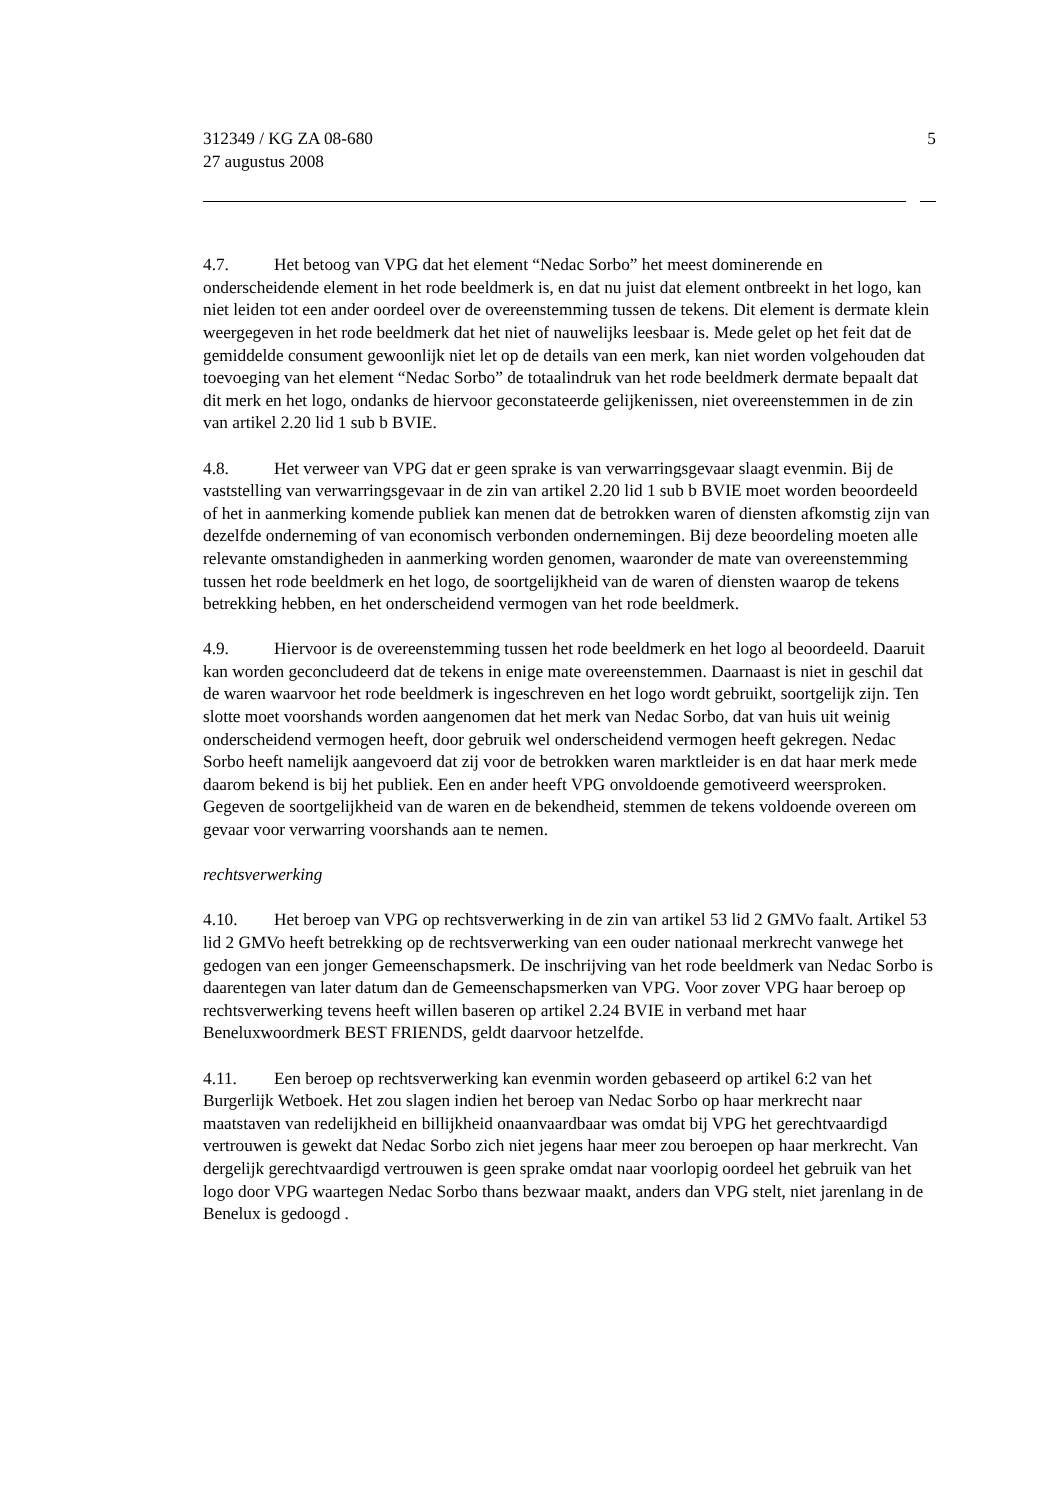312349 / KG ZA 08-680
27 augustus 2008
5
4.7. Het betoog van VPG dat het element “Nedac Sorbo” het meest dominerende en onderscheidende element in het rode beeldmerk is, en dat nu juist dat element ontbreekt in het logo, kan niet leiden tot een ander oordeel over de overeenstemming tussen de tekens. Dit element is dermate klein weergegeven in het rode beeldmerk dat het niet of nauwelijks leesbaar is. Mede gelet op het feit dat de gemiddelde consument gewoonlijk niet let op de details van een merk, kan niet worden volgehouden dat toevoeging van het element “Nedac Sorbo” de totaalindruk van het rode beeldmerk dermate bepaalt dat dit merk en het logo, ondanks de hiervoor geconstateerde gelijkenissen, niet overeenstemmen in de zin van artikel 2.20 lid 1 sub b BVIE.
4.8. Het verweer van VPG dat er geen sprake is van verwarringsgevaar slaagt evenmin. Bij de vaststelling van verwarringsgevaar in de zin van artikel 2.20 lid 1 sub b BVIE moet worden beoordeeld of het in aanmerking komende publiek kan menen dat de betrokken waren of diensten afkomstig zijn van dezelfde onderneming of van economisch verbonden ondernemingen. Bij deze beoordeling moeten alle relevante omstandigheden in aanmerking worden genomen, waaronder de mate van overeenstemming tussen het rode beeldmerk en het logo, de soortgelijkheid van de waren of diensten waarop de tekens betrekking hebben, en het onderscheidend vermogen van het rode beeldmerk.
4.9. Hiervoor is de overeenstemming tussen het rode beeldmerk en het logo al beoordeeld. Daaruit kan worden geconcludeerd dat de tekens in enige mate overeenstemmen. Daarnaast is niet in geschil dat de waren waarvoor het rode beeldmerk is ingeschreven en het logo wordt gebruikt, soortgelijk zijn. Ten slotte moet voorshands worden aangenomen dat het merk van Nedac Sorbo, dat van huis uit weinig onderscheidend vermogen heeft, door gebruik wel onderscheidend vermogen heeft gekregen. Nedac Sorbo heeft namelijk aangevoerd dat zij voor de betrokken waren marktleider is en dat haar merk mede daarom bekend is bij het publiek. Een en ander heeft VPG onvoldoende gemotiveerd weersproken. Gegeven de soortgelijkheid van de waren en de bekendheid, stemmen de tekens voldoende overeen om gevaar voor verwarring voorshands aan te nemen.
rechtsverwerking
4.10. Het beroep van VPG op rechtsverwerking in de zin van artikel 53 lid 2 GMVo faalt. Artikel 53 lid 2 GMVo heeft betrekking op de rechtsverwerking van een ouder nationaal merkrecht vanwege het gedogen van een jonger Gemeenschapsmerk. De inschrijving van het rode beeldmerk van Nedac Sorbo is daarentegen van later datum dan de Gemeenschapsmerken van VPG. Voor zover VPG haar beroep op rechtsverwerking tevens heeft willen baseren op artikel 2.24 BVIE in verband met haar Beneluxwoordmerk BEST FRIENDS, geldt daarvoor hetzelfde.
4.11. Een beroep op rechtsverwerking kan evenmin worden gebaseerd op artikel 6:2 van het Burgerlijk Wetboek. Het zou slagen indien het beroep van Nedac Sorbo op haar merkrecht naar maatstaven van redelijkheid en billijkheid onaanvaardbaar was omdat bij VPG het gerechtvaardigd vertrouwen is gewekt dat Nedac Sorbo zich niet jegens haar meer zou beroepen op haar merkrecht. Van dergelijk gerechtvaardigd vertrouwen is geen sprake omdat naar voorlopig oordeel het gebruik van het logo door VPG waartegen Nedac Sorbo thans bezwaar maakt, anders dan VPG stelt, niet jarenlang in de Benelux is gedoogd .